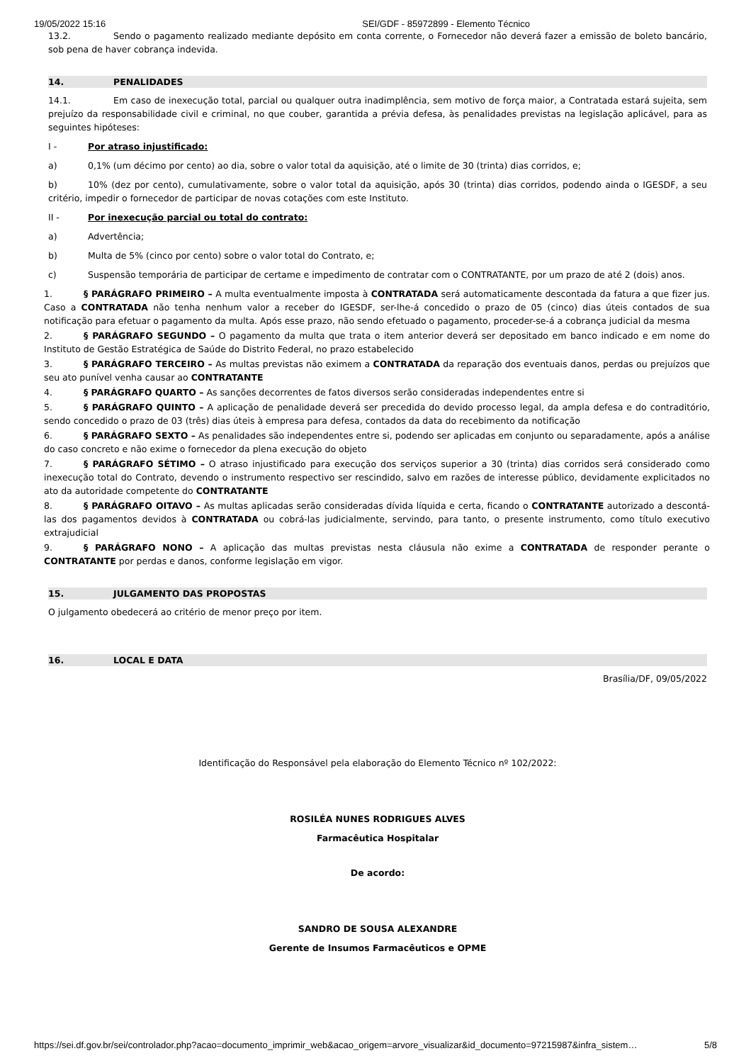19/05/2022 15:16 SEI/GDF - 85972899 - Elemento Técnico
13.2. Sendo o pagamento realizado mediante depósito em conta corrente, o Fornecedor não deverá fazer a emissão de boleto bancário, sob pena de haver cobrança indevida.
14. PENALIDADES
14.1. Em caso de inexecução total, parcial ou qualquer outra inadimplência, sem motivo de força maior, a Contratada estará sujeita, sem prejuízo da responsabilidade civil e criminal, no que couber, garantida a prévia defesa, às penalidades previstas na legislação aplicável, para as seguintes hipóteses:
I - Por atraso injustificado:
a) 0,1% (um décimo por cento) ao dia, sobre o valor total da aquisição, até o limite de 30 (trinta) dias corridos, e;
b) 10% (dez por cento), cumulativamente, sobre o valor total da aquisição, após 30 (trinta) dias corridos, podendo ainda o IGESDF, a seu critério, impedir o fornecedor de participar de novas cotações com este Instituto.
II - Por inexecução parcial ou total do contrato:
a) Advertência;
b) Multa de 5% (cinco por cento) sobre o valor total do Contrato, e;
c) Suspensão temporária de participar de certame e impedimento de contratar com o CONTRATANTE, por um prazo de até 2 (dois) anos.
1. § PARÁGRAFO PRIMEIRO – A multa eventualmente imposta à CONTRATADA será automaticamente descontada da fatura a que fizer jus. Caso a CONTRATADA não tenha nenhum valor a receber do IGESDF, ser-lhe-á concedido o prazo de 05 (cinco) dias úteis contados de sua notificação para efetuar o pagamento da multa. Após esse prazo, não sendo efetuado o pagamento, proceder-se-á a cobrança judicial da mesma
2. § PARÁGRAFO SEGUNDO – O pagamento da multa que trata o item anterior deverá ser depositado em banco indicado e em nome do Instituto de Gestão Estratégica de Saúde do Distrito Federal, no prazo estabelecido
3. § PARÁGRAFO TERCEIRO – As multas previstas não eximem a CONTRATADA da reparação dos eventuais danos, perdas ou prejuízos que seu ato punível venha causar ao CONTRATANTE
4. § PARÁGRAFO QUARTO – As sanções decorrentes de fatos diversos serão consideradas independentes entre si
5. § PARÁGRAFO QUINTO – A aplicação de penalidade deverá ser precedida do devido processo legal, da ampla defesa e do contraditório, sendo concedido o prazo de 03 (três) dias úteis à empresa para defesa, contados da data do recebimento da notificação
6. § PARÁGRAFO SEXTO – As penalidades são independentes entre si, podendo ser aplicadas em conjunto ou separadamente, após a análise do caso concreto e não exime o fornecedor da plena execução do objeto
7. § PARÁGRAFO SÉTIMO – O atraso injustificado para execução dos serviços superior a 30 (trinta) dias corridos será considerado como inexecução total do Contrato, devendo o instrumento respectivo ser rescindido, salvo em razões de interesse público, devidamente explicitados no ato da autoridade competente do CONTRATANTE
8. § PARÁGRAFO OITAVO – As multas aplicadas serão consideradas dívida líquida e certa, ficando o CONTRATANTE autorizado a descontá-las dos pagamentos devidos à CONTRATADA ou cobrá-las judicialmente, servindo, para tanto, o presente instrumento, como título executivo extrajudicial
9. § PARÁGRAFO NONO – A aplicação das multas previstas nesta cláusula não exime a CONTRATADA de responder perante o CONTRATANTE por perdas e danos, conforme legislação em vigor.
15. JULGAMENTO DAS PROPOSTAS
O julgamento obedecerá ao critério de menor preço por item.
16. LOCAL E DATA
Brasília/DF, 09/05/2022
Identificação do Responsável pela elaboração do Elemento Técnico nº 102/2022:
ROSILÉA NUNES RODRIGUES ALVES
Farmacêutica Hospitalar
De acordo:
SANDRO DE SOUSA ALEXANDRE
Gerente de Insumos Farmacêuticos e OPME
https://sei.df.gov.br/sei/controlador.php?acao=documento_imprimir_web&acao_origem=arvore_visualizar&id_documento=97215987&infra_sistem… 5/8